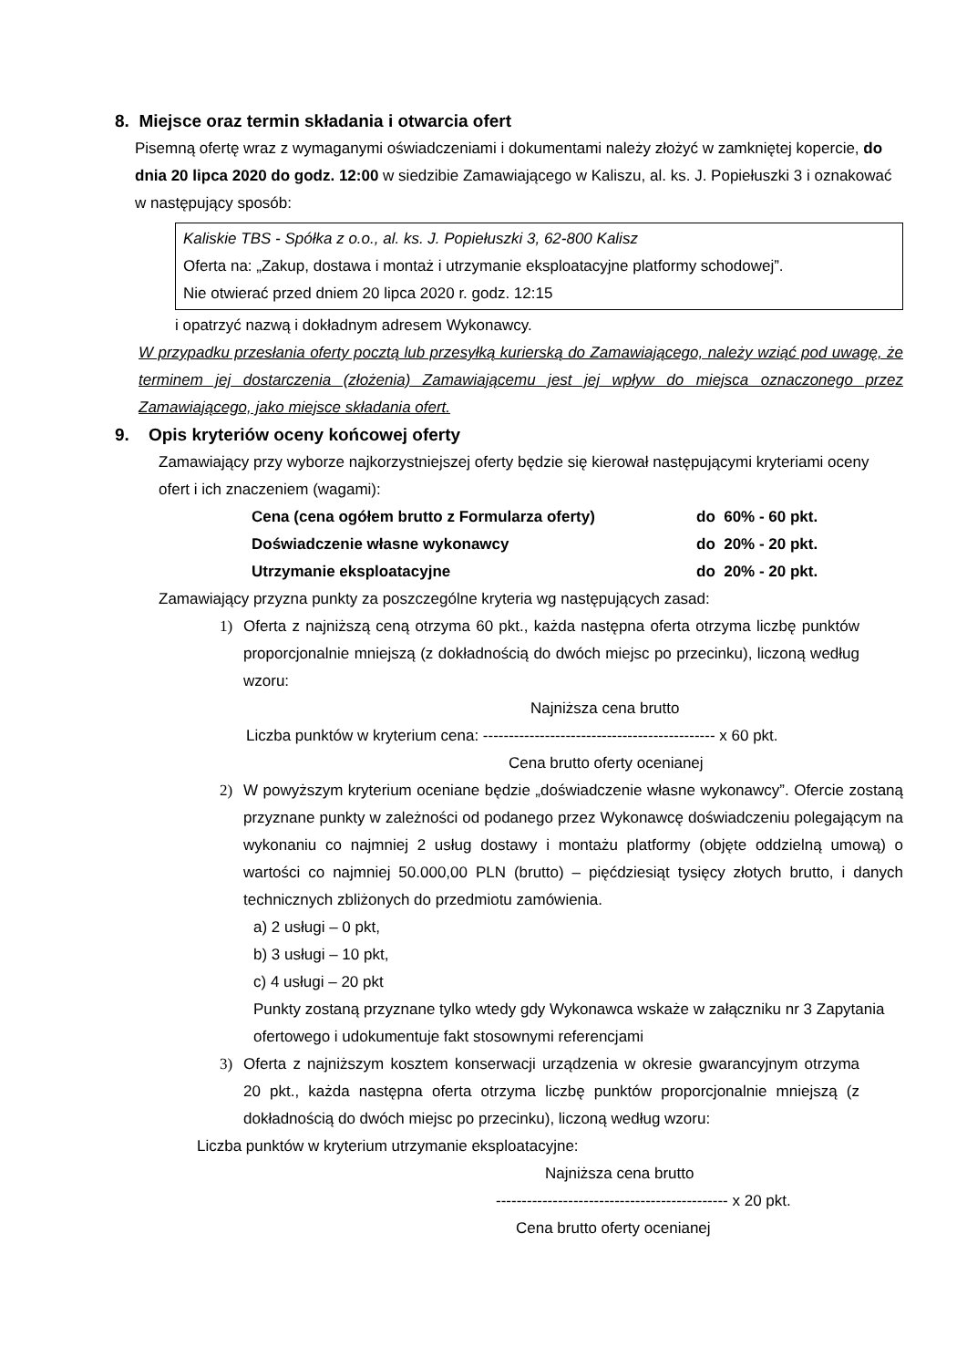8. Miejsce oraz termin składania i otwarcia ofert
Pisemną ofertę wraz z wymaganymi oświadczeniami i dokumentami należy złożyć w zamkniętej kopercie, do dnia 20 lipca 2020 do godz. 12:00 w siedzibie Zamawiającego w Kaliszu, al. ks. J. Popiełuszki 3 i oznakować w następujący sposób:
Kaliskie TBS - Spółka z o.o., al. ks. J. Popiełuszki 3, 62-800 Kalisz
Oferta na: „Zakup, dostawa i montaż i utrzymanie eksploatacyjne platformy schodowej”.
Nie otwierać przed dniem 20 lipca 2020 r. godz. 12:15
i opatrzyć nazwą i dokładnym adresem Wykonawcy.
W przypadku przesłania oferty pocztą lub przesyłką kurierską do Zamawiającego, należy wziąć pod uwagę, że terminem jej dostarczenia (złożenia) Zamawiającemu jest jej wpływ do miejsca oznaczonego przez Zamawiającego, jako miejsce składania ofert.
9. Opis kryteriów oceny końcowej oferty
Zamawiający przy wyborze najkorzystniejszej oferty będzie się kierował następującymi kryteriami oceny ofert i ich znaczeniem (wagami):
| Cena (cena ogółem brutto z Formularza oferty) | do 60% - 60 pkt. |
| Doświadczenie własne wykonawcy | do 20% - 20 pkt. |
| Utrzymanie eksploatacyjne | do 20% - 20 pkt. |
Zamawiający przyzna punkty za poszczególne kryteria wg następujących zasad:
1) Oferta z najniższą ceną otrzyma 60 pkt., każda następna oferta otrzyma liczbę punktów proporcjonalnie mniejszą (z dokładnością do dwóch miejsc po przecinku), liczoną według wzoru:
Najniższa cena brutto
Liczba punktów w kryterium cena: --------------------------------------------- x 60 pkt.
Cena brutto oferty ocenianej
2) W powyższym kryterium oceniane będzie „doświadczenie własne wykonawcy”. Ofercie zostaną przyznane punkty w zależności od podanego przez Wykonawcę doświadczeniu polegającym na wykonaniu co najmniej 2 usług dostawy i montażu platformy (objęte oddzielną umową) o wartości co najmniej 50.000,00 PLN (brutto) – pięćdziesiąt tysięcy złotych brutto, i danych technicznych zbliżonych do przedmiotu zamówienia.
a) 2 usługi – 0 pkt,
b) 3 usługi – 10 pkt,
c) 4 usługi – 20 pkt
Punkty zostaną przyznane tylko wtedy gdy Wykonawca wskaże w załączniku nr 3 Zapytania ofertowego i udokumentuje fakt stosownymi referencjami
3) Oferta z najniższym kosztem konserwacji urządzenia w okresie gwarancyjnym otrzyma 20 pkt., każda następna oferta otrzyma liczbę punktów proporcjonalnie mniejszą (z dokładnością do dwóch miejsc po przecinku), liczoną według wzoru:
Liczba punktów w kryterium utrzymanie eksploatacyjne:
Najniższa cena brutto
--------------------------------------------- x 20 pkt.
Cena brutto oferty ocenianej